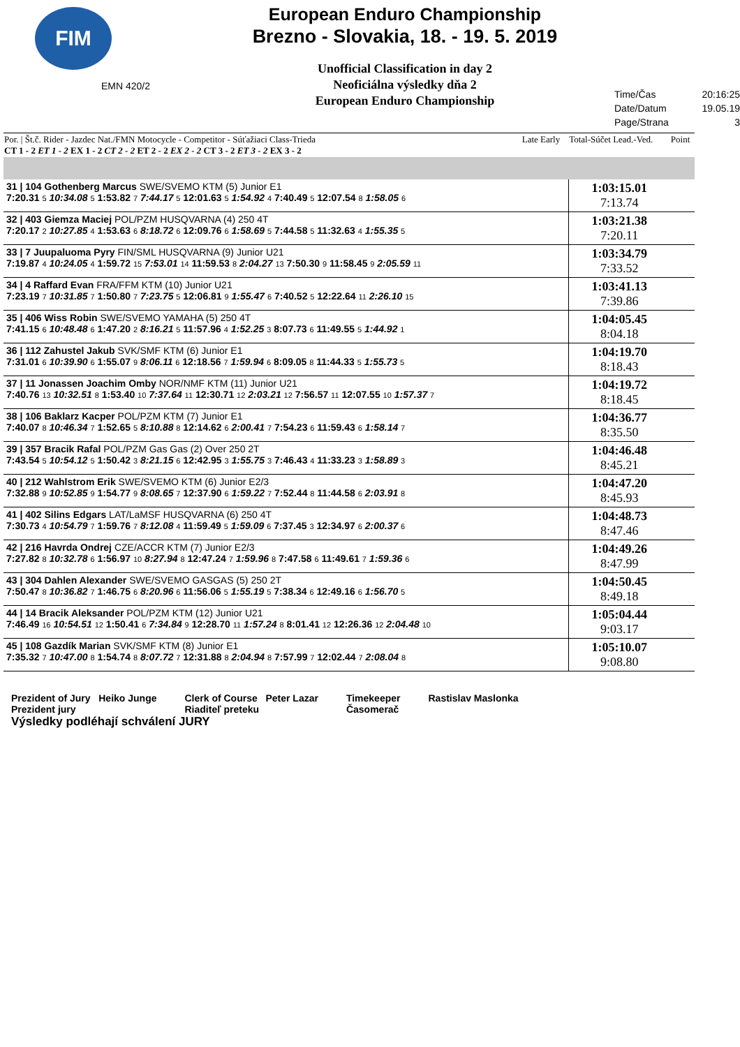FIM
EMN 420/2
European Enduro Championship
Brezno - Slovakia, 18. - 19. 5. 2019
Unofficial Classification in day 2
Neoficiálna výsledky dňa 2
European Enduro Championship
Time/Čas 20:16:25
Date/Datum 19.05.19
Page/Strana 3
| Por. / Št.č. Rider - Jazdec Nat./FMN Motocycle - Competitor - Súťažiaci Class-Trieda CT 1 - 2 ET 1 - 2 EX 1 - 2 CT 2 - 2 ET 2 - 2 EX 2 - 2 CT 3 - 2 ET 3 - 2 EX 3 - 2 | Late Early | Total-Súčet Lead.-Ved. | Point |
| --- | --- | --- | --- |
| 31 / 104 Gothenberg Marcus SWE/SVEMO KTM (5) Junior E1 7:20.31 5 10:34.08 5 1:53.82 7 7:44.17 5 12:01.63 5 1:54.92 4 7:40.49 5 12:07.54 8 1:58.05 6 | | 1:03:15.01 7:13.74 | |
| 32 / 403 Giemza Maciej POL/PZM HUSQVARNA (4) 250 4T 7:20.17 2 10:27.85 4 1:53.63 6 8:18.72 6 12:09.76 6 1:58.69 5 7:44.58 5 11:32.63 4 1:55.35 5 | | 1:03:21.38 7:20.11 | |
| 33 / 7 Juupaluoma Pyry FIN/SML HUSQVARNA (9) Junior U21 7:19.87 4 10:24.05 4 1:59.72 15 7:53.01 14 11:59.53 8 2:04.27 13 7:50.30 9 11:58.45 9 2:05.59 11 | | 1:03:34.79 7:33.52 | |
| 34 / 4 Raffard Evan FRA/FFM KTM (10) Junior U21 7:23.19 7 10:31.85 7 1:50.80 7 7:23.75 5 12:06.81 9 1:55.47 6 7:40.52 5 12:22.64 11 2:26.10 15 | | 1:03:41.13 7:39.86 | |
| 35 / 406 Wiss Robin SWE/SVEMO YAMAHA (5) 250 4T 7:41.15 6 10:48.48 6 1:47.20 2 8:16.21 5 11:57.96 4 1:52.25 3 8:07.73 6 11:49.55 5 1:44.92 1 | | 1:04:05.45 8:04.18 | |
| 36 / 112 Zahustel Jakub SVK/SMF KTM (6) Junior E1 7:31.01 6 10:39.90 6 1:55.07 9 8:06.11 6 12:18.56 7 1:59.94 6 8:09.05 8 11:44.33 5 1:55.73 5 | | 1:04:19.70 8:18.43 | |
| 37 / 11 Jonassen Joachim Omby NOR/NMF KTM (11) Junior U21 7:40.76 13 10:32.51 8 1:53.40 10 7:37.64 11 12:30.71 12 2:03.21 12 7:56.57 11 12:07.55 10 1:57.37 7 | | 1:04:19.72 8:18.45 | |
| 38 / 106 Baklarz Kacper POL/PZM KTM (7) Junior E1 7:40.07 8 10:46.34 7 1:52.65 5 8:10.88 8 12:14.62 6 2:00.41 7 7:54.23 6 11:59.43 6 1:58.14 7 | | 1:04:36.77 8:35.50 | |
| 39 / 357 Bracik Rafal POL/PZM Gas Gas (2) Over 250 2T 7:43.54 5 10:54.12 5 1:50.42 3 8:21.15 6 12:42.95 3 1:55.75 3 7:46.43 4 11:33.23 3 1:58.89 3 | | 1:04:46.48 8:45.21 | |
| 40 / 212 Wahlstrom Erik SWE/SVEMO KTM (6) Junior E2/3 7:32.88 9 10:52.85 9 1:54.77 9 8:08.65 7 12:37.90 6 1:59.22 7 7:52.44 8 11:44.58 6 2:03.91 8 | | 1:04:47.20 8:45.93 | |
| 41 / 402 Silins Edgars LAT/LaMSF HUSQVARNA (6) 250 4T 7:30.73 4 10:54.79 7 1:59.76 7 8:12.08 4 11:59.49 5 1:59.09 6 7:37.45 3 12:34.97 6 2:00.37 6 | | 1:04:48.73 8:47.46 | |
| 42 / 216 Havrda Ondrej CZE/ACCR KTM (7) Junior E2/3 7:27.82 8 10:32.78 6 1:56.97 10 8:27.94 8 12:47.24 7 1:59.96 8 7:47.58 6 11:49.61 7 1:59.36 6 | | 1:04:49.26 8:47.99 | |
| 43 / 304 Dahlen Alexander SWE/SVEMO GASGAS (5) 250 2T 7:50.47 8 10:36.82 7 1:46.75 6 8:20.96 6 11:56.06 5 1:55.19 5 7:38.34 6 12:49.16 6 1:56.70 5 | | 1:04:50.45 8:49.18 | |
| 44 / 14 Bracik Aleksander POL/PZM KTM (12) Junior U21 7:46.49 16 10:54.51 12 1:50.41 6 7:34.84 9 12:28.70 11 1:57.24 8 8:01.41 12 12:26.36 12 2:04.48 10 | | 1:05:04.44 9:03.17 | |
| 45 / 108 Gazdík Marian SVK/SMF KTM (8) Junior E1 7:35.32 7 10:47.00 8 1:54.74 8 8:07.72 7 12:31.88 8 2:04.94 8 7:57.99 7 12:02.44 7 2:08.04 8 | | 1:05:10.07 9:08.80 | |
Prezident of Jury Heiko Junge
Prezident jury
Clerk of Course Peter Lazar
Riaditeľ preteku
Timekeeper
Časomerač
Rastislav Maslonka
Výsledky podléhají schválení JURY